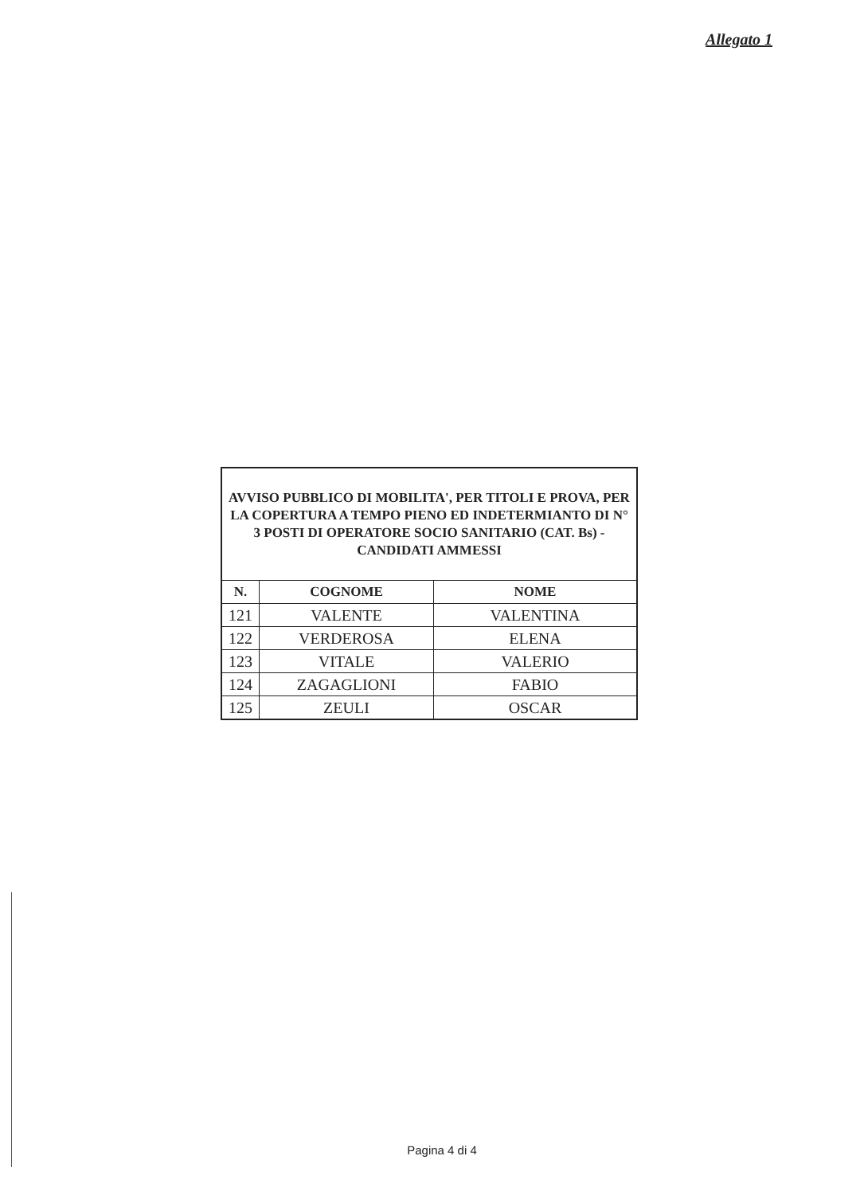Allegato 1
| AVVISO PUBBLICO DI MOBILITA', PER TITOLI E PROVA, PER LA COPERTURA A TEMPO PIENO ED INDETERMIANTO DI N° 3 POSTI DI OPERATORE SOCIO SANITARIO (CAT. Bs) - CANDIDATI AMMESSI | | |
| N. | COGNOME | NOME |
| 121 | VALENTE | VALENTINA |
| 122 | VERDEROSA | ELENA |
| 123 | VITALE | VALERIO |
| 124 | ZAGAGLIONI | FABIO |
| 125 | ZEULI | OSCAR |
Pagina 4 di 4